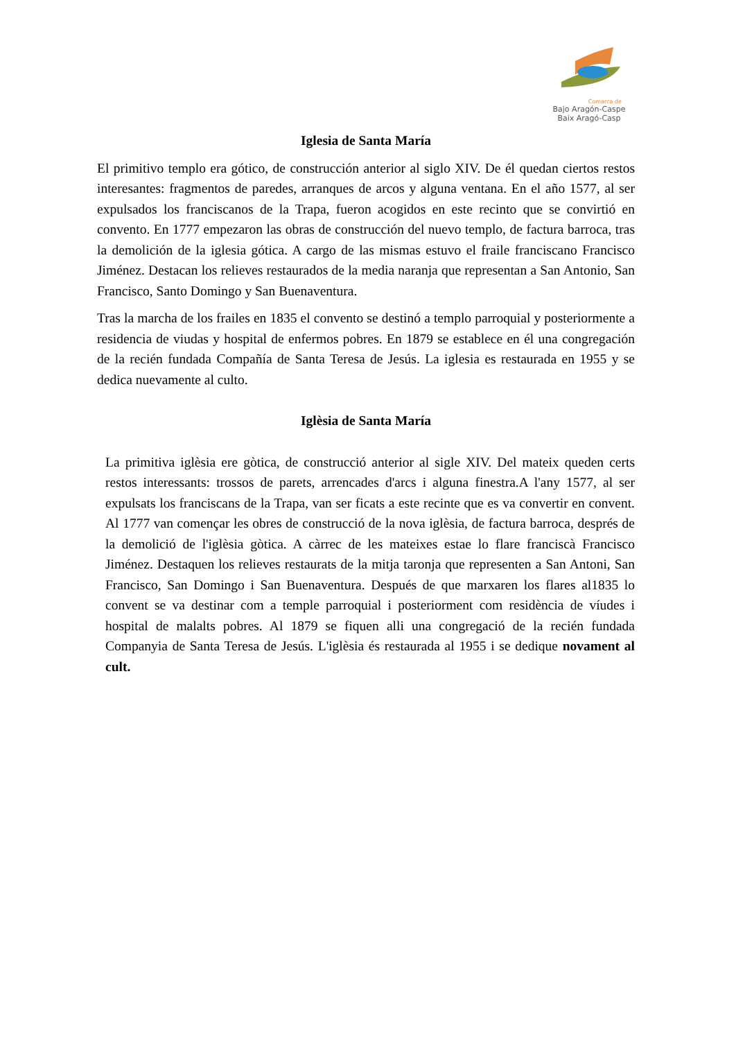Comarca de
Bajo Aragón-Caspe
Baix Aragó-Casp
Iglesia de Santa María
El primitivo templo era gótico, de construcción anterior al siglo XIV. De él quedan ciertos restos interesantes: fragmentos de paredes, arranques de arcos y alguna ventana. En el año 1577, al ser expulsados los franciscanos de la Trapa, fueron acogidos en este recinto que se convirtió en convento. En 1777 empezaron las obras de construcción del nuevo templo, de factura barroca, tras la demolición de la iglesia gótica. A cargo de las mismas estuvo el fraile franciscano Francisco Jiménez. Destacan los relieves restaurados de la media naranja que representan a San Antonio, San Francisco, Santo Domingo y San Buenaventura.
Tras la marcha de los frailes en 1835 el convento se destinó a templo parroquial y posteriormente a residencia de viudas y hospital de enfermos pobres. En 1879 se establece en él una congregación de la recién fundada Compañía de Santa Teresa de Jesús. La iglesia es restaurada en 1955 y se dedica nuevamente al culto.
Iglèsia de Santa María
La primitiva iglèsia ere gòtica, de construcció anterior al sigle XIV. Del mateix queden certs restos interessants: trossos de parets, arrencades d'arcs i alguna finestra.A l'any 1577, al ser expulsats los franciscans de la Trapa, van ser ficats a este recinte que es va convertir en convent. Al 1777 van començar les obres de construcció de la nova iglèsia, de factura barroca, després de la demolició de l'iglèsia gòtica. A càrrec de les mateixes estae lo flare franciscà Francisco Jiménez. Destaquen los relieves restaurats de la mitja taronja que representen a San Antoni, San Francisco, San Domingo i San Buenaventura. Después de que marxaren los flares al1835 lo convent se va destinar com a temple parroquial i posteriorment com residència de víudes i hospital de malalts pobres. Al 1879 se fiquen alli una congregació de la recién fundada Companyia de Santa Teresa de Jesús. L'iglèsia és restaurada al 1955 i se dedique novament al cult.